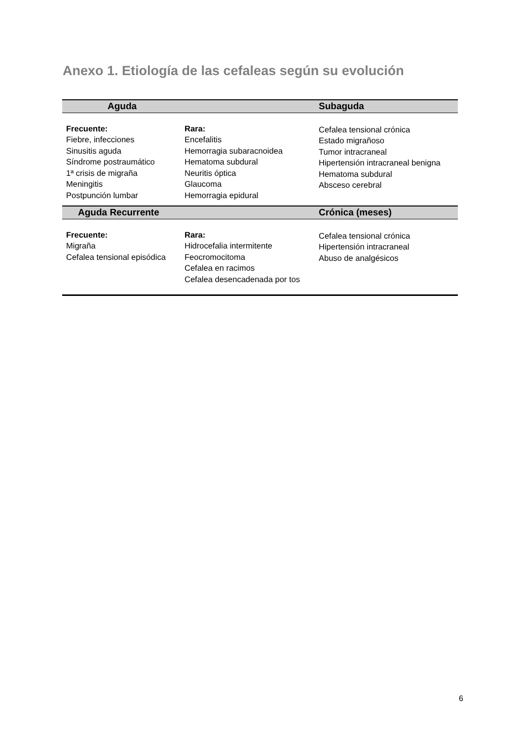Anexo 1. Etiología de las cefaleas según su evolución
| Aguda | | Subaguda |
| --- | --- | --- |
| Frecuente: Fiebre, infecciones Sinusitis aguda Síndrome postraumático 1ª crisis de migraña Meningitis Postpunción lumbar | Rara: Encefalitis Hemorragia subaracnoidea Hematoma subdural Neuritis óptica Glaucoma Hemorragia epidural | Cefalea tensional crónica Estado migrañoso Tumor intracraneal Hipertensión intracraneal benigna Hematoma subdural Absceso cerebral |
| Aguda Recurrente | | Crónica (meses) |
| Frecuente: Migraña Cefalea tensional episódica | Rara: Hidrocefalia intermitente Feocromocitoma Cefalea en racimos Cefalea desencadenada por tos | Cefalea tensional crónica Hipertensión intracraneal Abuso de analgésicos |
6